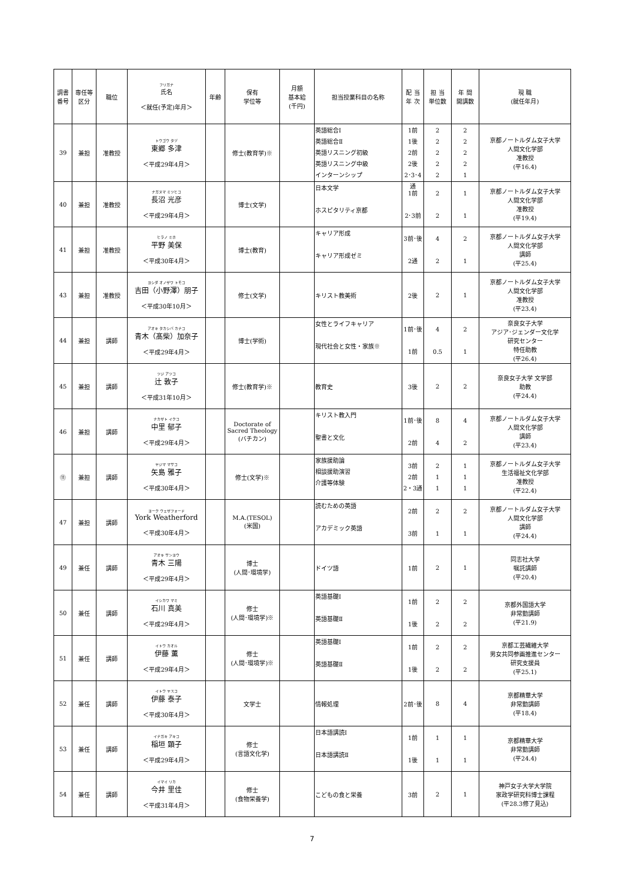| 調書 番号 | 専任等 区分 | 職位 | フリガナ 氏名 ＜就任(予定)年月＞ | 年齢 | 保有 学位等 | 月額 基本給 (千円) | 担当授業科目の名称 | 配 当 年 次 | 担 当 単位数 | 年 間 開講数 | 現 職 (就任年月) |
| --- | --- | --- | --- | --- | --- | --- | --- | --- | --- | --- | --- |
| 39 | 兼担 | 准教授 | トウゴウ タヅ 東郷 多津 ＜平成29年4月＞ | | 修士(教育学)※ | | 英語総合Ⅰ 英語総合Ⅱ 英語リスニング初級 英語リスニング中級 インターンシップ | 1前 1後 2前 2後 2･3･4通 | 2 2 2 2 2 | 2 2 2 2 1 | 京都ノートルダム女子大学 人間文化学部 准教授 (平16.4) |
| 40 | 兼担 | 准教授 | ナガヌマ ミツヒコ 長沼 光彦 ＜平成29年4月＞ | | 博士(文学) | | 日本文学 ホスピタリティ京都 | 1前 2･3前 | 2 2 | 1 1 | 京都ノートルダム女子大学 人間文化学部 准教授 (平19.4) |
| 41 | 兼担 | 准教授 | ヒラノ ミホ 平野 美保 ＜平成30年4月＞ | | 博士(教育) | | キャリア形成 キャリア形成ゼミ | 3前･後 2通 | 4 2 | 2 1 | 京都ノートルダム女子大学 人間文化学部 講師 (平25.4) |
| 43 | 兼担 | 准教授 | ヨシダ オノザワ トモコ 吉田（小野澤）朋子 ＜平成30年10月＞ | | 修士(文学) | | キリスト教美術 | 2後 | 2 | 1 | 京都ノートルダム女子大学 人間文化学部 准教授 (平23.4) |
| 44 | 兼担 | 講師 | アオキ タカシバ カナコ 青木（髙柴）加奈子 ＜平成29年4月＞ | | 博士(学術) | | 女性とライフキャリア 現代社会と女性・家族※ | 1前･後 1前 | 4 0.5 | 2 1 | 奈良女子大学 アジア･ジェンダー文化学 研究センター 特任助教 (平26.4) |
| 45 | 兼担 | 講師 | ツジ アツコ 辻 敦子 ＜平成31年10月＞ | | 修士(教育学)※ | | 教育史 | 3後 | 2 | 2 | 奈良女子大学 文学部 助教 (平24.4) |
| 46 | 兼担 | 講師 | ナカザト イクコ 中里 郁子 ＜平成29年4月＞ | | Doctorate of Sacred Theology (バチカン) | | キリスト教入門 聖書と文化 | 1前･後 2前 | 8 4 | 4 2 | 京都ノートルダム女子大学 人間文化学部 講師 (平23.4) |
| ⑪ | 兼担 | 講師 | ヤジマ マサコ 矢島 雅子 ＜平成30年4月＞ | | 修士(文学)※ | | 家族援助論 相談援助演習 介護等体験 | 3前 2前 2・3通 | 2 1 1 | 1 1 1 | 京都ノートルダム女子大学 生活福祉文化学部 准教授 (平22.4) |
| 47 | 兼担 | 講師 | ヨーク ウェザフォード York Weatherford ＜平成30年4月＞ | | M.A.(TESOL) (米国) | | 読むための英語 アカデミック英語 | 2前 3前 | 2 1 | 2 1 | 京都ノートルダム女子大学 人間文化学部 講師 (平24.4) |
| 49 | 兼任 | 講師 | アオキ サンヨウ 青木 三陽 ＜平成29年4月＞ | | 博士 (人間･環境学) | | ドイツ語 | 1前 | 2 | 1 | 同志社大学 嘱託講師 (平20.4) |
| 50 | 兼任 | 講師 | イシカワ マミ 石川 真美 ＜平成29年4月＞ | | 修士 (人間･環境学)※ | | 英語基礎Ⅰ 英語基礎Ⅱ | 1前 1後 | 2 2 | 2 2 | 京都外国語大学 非常勤講師 (平21.9) |
| 51 | 兼任 | 講師 | イトウ カオル 伊藤 薫 ＜平成29年4月＞ | | 修士 (人間･環境学)※ | | 英語基礎Ⅰ 英語基礎Ⅱ | 1前 1後 | 2 2 | 2 2 | 京都工芸繊維大学 男女共同参画推進センター 研究支援員 (平25.1) |
| 52 | 兼任 | 講師 | イトウ ヤスコ 伊藤 泰子 ＜平成30年4月＞ | | 文学士 | | 情報処理 | 2前･後 | 8 | 4 | 京都精華大学 非常勤講師 (平18.4) |
| 53 | 兼任 | 講師 | イナガキ アキコ 稲垣 顕子 ＜平成29年4月＞ | | 修士 (言語文化学) | | 日本語講読Ⅰ 日本語講読Ⅱ | 1前 1後 | 1 1 | 1 1 | 京都精華大学 非常勤講師 (平24.4) |
| 54 | 兼任 | 講師 | イマイ リカ 今井 里佳 ＜平成31年4月＞ | | 修士 (食物栄養学) | | こどもの食と栄養 | 3前 | 2 | 1 | 神戸女子大学大学院 家政学研究科博士課程 (平28.3修了見込) |
7